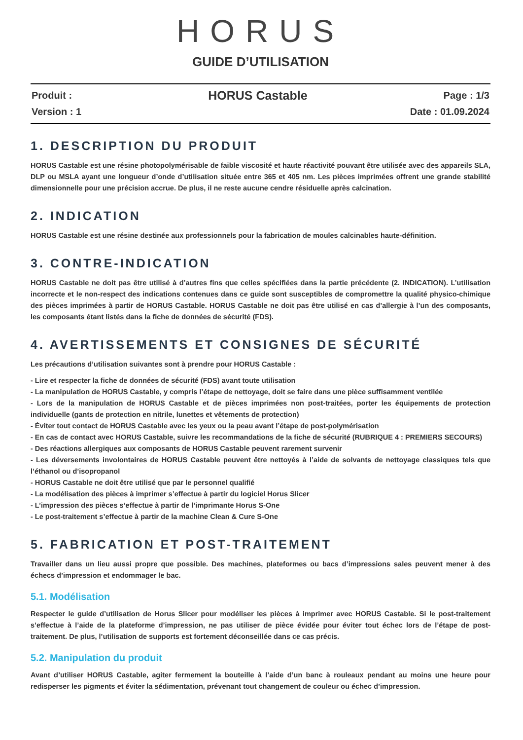HORUS
GUIDE D’UTILISATION
Produit : HORUS Castable Page : 1/3
Version : 1 Date : 01.09.2024
1. DESCRIPTION DU PRODUIT
HORUS Castable est une résine photopolymérisable de faible viscosité et haute réactivité pouvant être utilisée avec des appareils SLA, DLP ou MSLA ayant une longueur d’onde d’utilisation située entre 365 et 405 nm. Les pièces imprimées offrent une grande stabilité dimensionnelle pour une précision accrue. De plus, il ne reste aucune cendre résiduelle après calcination.
2. INDICATION
HORUS Castable est une résine destinée aux professionnels pour la fabrication de moules calcinables haute-définition.
3. CONTRE-INDICATION
HORUS Castable ne doit pas être utilisé à d’autres fins que celles spécifiées dans la partie précédente (2. INDICATION). L’utilisation incorrecte et le non-respect des indications contenues dans ce guide sont susceptibles de compromettre la qualité physico-chimique des pièces imprimées à partir de HORUS Castable. HORUS Castable ne doit pas être utilisé en cas d’allergie à l’un des composants, les composants étant listés dans la fiche de données de sécurité (FDS).
4. AVERTISSEMENTS ET CONSIGNES DE SÉCURITÉ
Les précautions d’utilisation suivantes sont à prendre pour HORUS Castable :
- Lire et respecter la fiche de données de sécurité (FDS) avant toute utilisation
- La manipulation de HORUS Castable, y compris l’étape de nettoyage, doit se faire dans une pièce suffisamment ventilée
- Lors de la manipulation de HORUS Castable et de pièces imprimées non post-traitées, porter les équipements de protection individuelle (gants de protection en nitrile, lunettes et vêtements de protection)
- Éviter tout contact de HORUS Castable avec les yeux ou la peau avant l’étape de post-polymérisation
- En cas de contact avec HORUS Castable, suivre les recommandations de la fiche de sécurité (RUBRIQUE 4 : PREMIERS SECOURS)
- Des réactions allergiques aux composants de HORUS Castable peuvent rarement survenir
- Les déversements involontaires de HORUS Castable peuvent être nettoyés à l’aide de solvants de nettoyage classiques tels que l’éthanol ou d’isopropanol
- HORUS Castable ne doit être utilisé que par le personnel qualifié
- La modélisation des pièces à imprimer s’effectue à partir du logiciel Horus Slicer
- L’impression des pièces s’effectue à partir de l’imprimante Horus S-One
- Le post-traitement s’effectue à partir de la machine Clean & Cure S-One
5. FABRICATION ET POST-TRAITEMENT
Travailler dans un lieu aussi propre que possible. Des machines, plateformes ou bacs d’impressions sales peuvent mener à des échecs d’impression et endommager le bac.
5.1. Modélisation
Respecter le guide d’utilisation de Horus Slicer pour modéliser les pièces à imprimer avec HORUS Castable. Si le post-traitement s’effectue à l’aide de la plateforme d’impression, ne pas utiliser de pièce évidée pour éviter tout échec lors de l’étape de post-traitement. De plus, l’utilisation de supports est fortement déconseillée dans ce cas précis.
5.2. Manipulation du produit
Avant d’utiliser HORUS Castable, agiter fermement la bouteille à l’aide d’un banc à rouleaux pendant au moins une heure pour redisperser les pigments et éviter la sédimentation, prévenant tout changement de couleur ou échec d’impression.